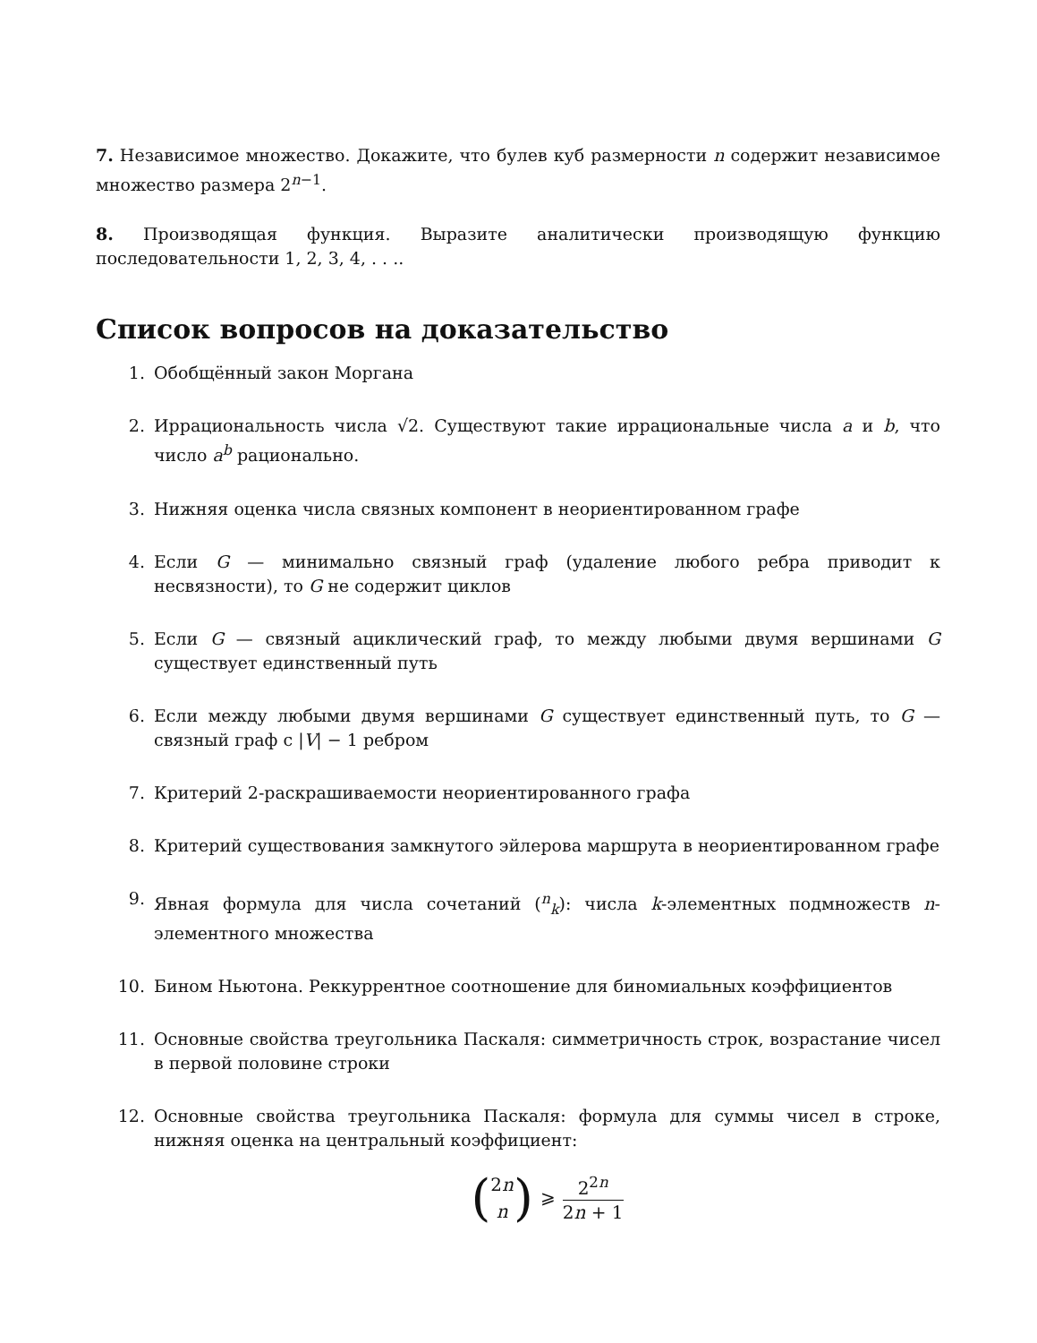7. Независимое множество. Докажите, что булев куб размерности n содержит независимое множество размера 2<sup>n−1</sup>.
8. Производящая функция. Выразите аналитически производящую функцию последовательности 1, 2, 3, 4, . . ..
Список вопросов на доказательство
1. Обобщённый закон Моргана
2. Иррациональность числа √2. Существуют такие иррациональные числа a и b, что число a<sup>b</sup> рационально.
3. Нижняя оценка числа связных компонент в неориентированном графе
4. Если G — минимально связный граф (удаление любого ребра приводит к несвязности), то G не содержит циклов
5. Если G — связный ациклический граф, то между любыми двумя вершинами G существует единственный путь
6. Если между любыми двумя вершинами G существует единственный путь, то G — связный граф с |V| − 1 ребром
7. Критерий 2-раскрашиваемости неориентированного графа
8. Критерий существования замкнутого эйлерова маршрута в неориентированном графе
9. Явная формула для числа сочетаний (<sup>n</sup><sub>k</sub>): числа k-элементных подмножеств n-элементного множества
10. Бином Ньютона. Реккуррентное соотношение для биномиальных коэффициентов
11. Основные свойства треугольника Паскаля: симметричность строк, возрастание чисел в первой половине строки
12. Основные свойства треугольника Паскаля: формула для суммы чисел в строке, нижняя оценка на центральный коэффициент:
(2n n) ⩾ 2<sup>2n</sup> 2n + 1